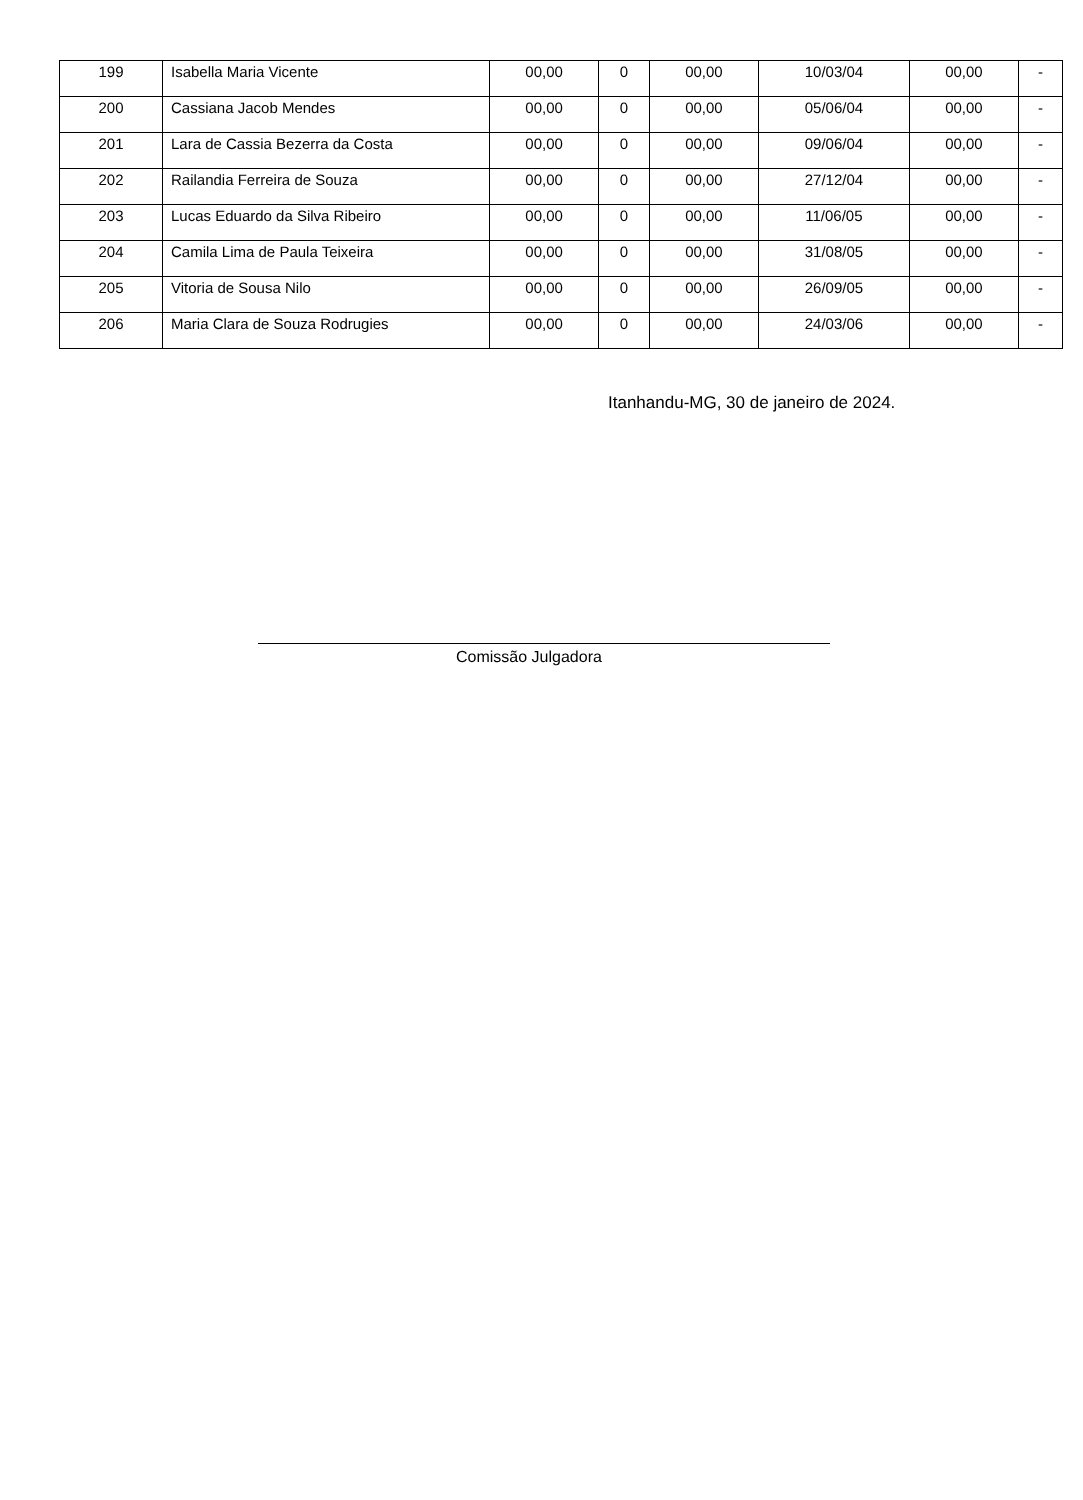| 199 | Isabella Maria Vicente | 00,00 | 0 | 00,00 | 10/03/04 | 00,00 | - |
| 200 | Cassiana Jacob Mendes | 00,00 | 0 | 00,00 | 05/06/04 | 00,00 | - |
| 201 | Lara de Cassia Bezerra da Costa | 00,00 | 0 | 00,00 | 09/06/04 | 00,00 | - |
| 202 | Railandia Ferreira de Souza | 00,00 | 0 | 00,00 | 27/12/04 | 00,00 | - |
| 203 | Lucas Eduardo da Silva Ribeiro | 00,00 | 0 | 00,00 | 11/06/05 | 00,00 | - |
| 204 | Camila Lima de Paula Teixeira | 00,00 | 0 | 00,00 | 31/08/05 | 00,00 | - |
| 205 | Vitoria de Sousa Nilo | 00,00 | 0 | 00,00 | 26/09/05 | 00,00 | - |
| 206 | Maria Clara de Souza Rodrugies | 00,00 | 0 | 00,00 | 24/03/06 | 00,00 | - |
Itanhandu-MG, 30 de janeiro de 2024.
Comissão Julgadora